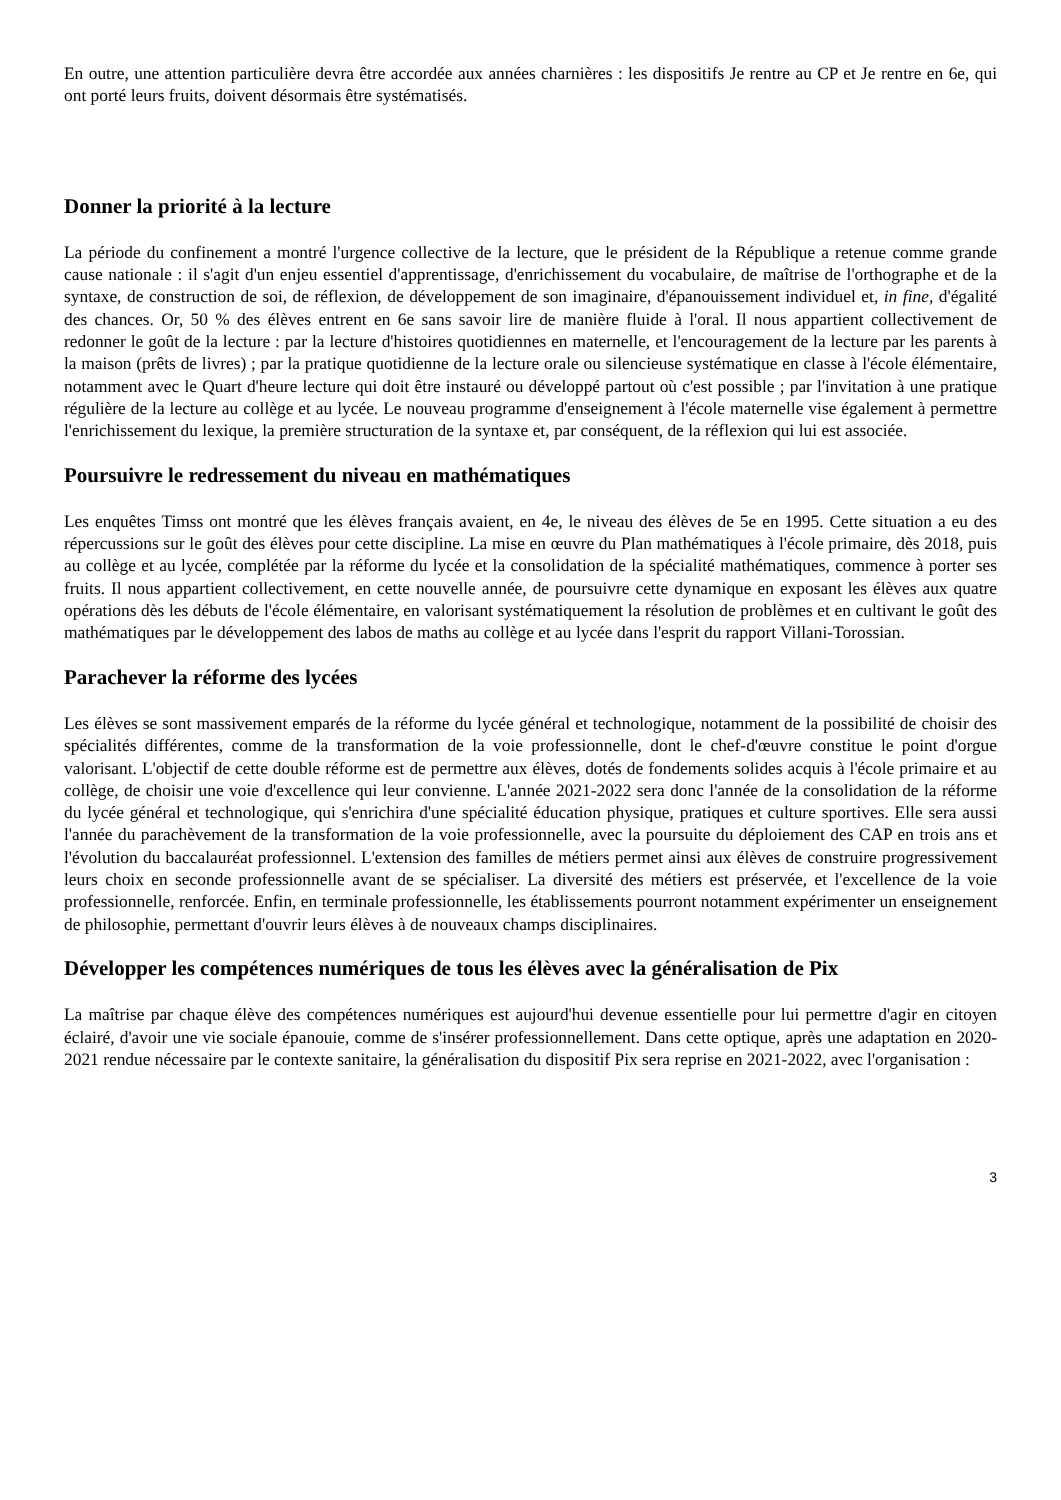En outre, une attention particulière devra être accordée aux années charnières : les dispositifs Je rentre au CP et Je rentre en 6e, qui ont porté leurs fruits, doivent désormais être systématisés.
Donner la priorité à la lecture
La période du confinement a montré l'urgence collective de la lecture, que le président de la République a retenue comme grande cause nationale : il s'agit d'un enjeu essentiel d'apprentissage, d'enrichissement du vocabulaire, de maîtrise de l'orthographe et de la syntaxe, de construction de soi, de réflexion, de développement de son imaginaire, d'épanouissement individuel et, in fine, d'égalité des chances. Or, 50 % des élèves entrent en 6e sans savoir lire de manière fluide à l'oral. Il nous appartient collectivement de redonner le goût de la lecture : par la lecture d'histoires quotidiennes en maternelle, et l'encouragement de la lecture par les parents à la maison (prêts de livres) ; par la pratique quotidienne de la lecture orale ou silencieuse systématique en classe à l'école élémentaire, notamment avec le Quart d'heure lecture qui doit être instauré ou développé partout où c'est possible ; par l'invitation à une pratique régulière de la lecture au collège et au lycée. Le nouveau programme d'enseignement à l'école maternelle vise également à permettre l'enrichissement du lexique, la première structuration de la syntaxe et, par conséquent, de la réflexion qui lui est associée.
Poursuivre le redressement du niveau en mathématiques
Les enquêtes Timss ont montré que les élèves français avaient, en 4e, le niveau des élèves de 5e en 1995. Cette situation a eu des répercussions sur le goût des élèves pour cette discipline. La mise en œuvre du Plan mathématiques à l'école primaire, dès 2018, puis au collège et au lycée, complétée par la réforme du lycée et la consolidation de la spécialité mathématiques, commence à porter ses fruits. Il nous appartient collectivement, en cette nouvelle année, de poursuivre cette dynamique en exposant les élèves aux quatre opérations dès les débuts de l'école élémentaire, en valorisant systématiquement la résolution de problèmes et en cultivant le goût des mathématiques par le développement des labos de maths au collège et au lycée dans l'esprit du rapport Villani-Torossian.
Parachever la réforme des lycées
Les élèves se sont massivement emparés de la réforme du lycée général et technologique, notamment de la possibilité de choisir des spécialités différentes, comme de la transformation de la voie professionnelle, dont le chef-d'œuvre constitue le point d'orgue valorisant. L'objectif de cette double réforme est de permettre aux élèves, dotés de fondements solides acquis à l'école primaire et au collège, de choisir une voie d'excellence qui leur convienne. L'année 2021-2022 sera donc l'année de la consolidation de la réforme du lycée général et technologique, qui s'enrichira d'une spécialité éducation physique, pratiques et culture sportives. Elle sera aussi l'année du parachèvement de la transformation de la voie professionnelle, avec la poursuite du déploiement des CAP en trois ans et l'évolution du baccalauréat professionnel. L'extension des familles de métiers permet ainsi aux élèves de construire progressivement leurs choix en seconde professionnelle avant de se spécialiser. La diversité des métiers est préservée, et l'excellence de la voie professionnelle, renforcée. Enfin, en terminale professionnelle, les établissements pourront notamment expérimenter un enseignement de philosophie, permettant d'ouvrir leurs élèves à de nouveaux champs disciplinaires.
Développer les compétences numériques de tous les élèves avec la généralisation de Pix
La maîtrise par chaque élève des compétences numériques est aujourd'hui devenue essentielle pour lui permettre d'agir en citoyen éclairé, d'avoir une vie sociale épanouie, comme de s'insérer professionnellement. Dans cette optique, après une adaptation en 2020-2021 rendue nécessaire par le contexte sanitaire, la généralisation du dispositif Pix sera reprise en 2021-2022, avec l'organisation :
3